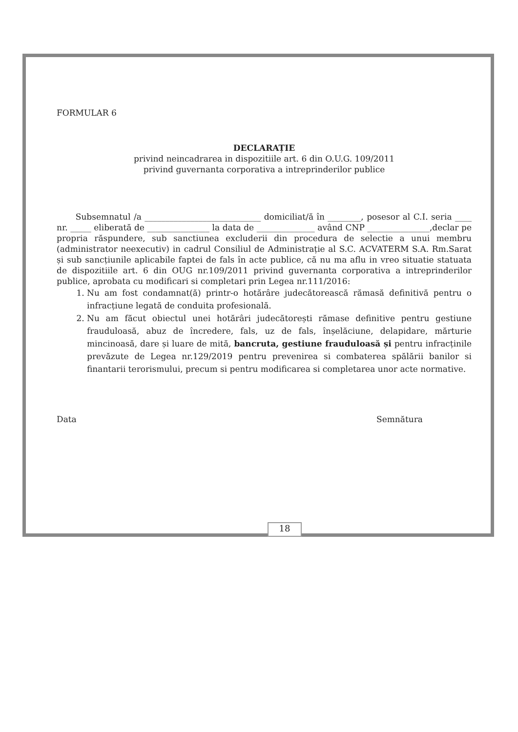FORMULAR 6
DECLARAȚIE
privind neincadrarea in dispozitiile art. 6 din O.U.G. 109/2011
privind guvernanta corporativa a intreprinderilor publice
Subsemnatul /a ____________________________ domiciliat/ă în ________, posesor al C.I. seria ____ nr. _____ eliberată de _______________ la data de ______________ având CNP _______________,declar pe propria răspundere, sub sanctiunea excluderii din procedura de selectie a unui membru (administrator neexecutiv) in cadrul Consiliul de Administrație al S.C. ACVATERM S.A. Rm.Sarat și sub sancțiunile aplicabile faptei de fals în acte publice, că nu ma aflu in vreo situatie statuata de dispozitiile art. 6 din OUG nr.109/2011 privind guvernanta corporativa a intreprinderilor publice, aprobata cu modificari si completari prin Legea nr.111/2016:
1. Nu am fost condamnat(ă) printr-o hotărâre judecătorească rămasă definitivă pentru o infracțiune legată de conduita profesională.
2. Nu am făcut obiectul unei hotărâri judecătorești rămase definitive pentru gestiune frauduloasă, abuz de încredere, fals, uz de fals, înșelăciune, delapidare, mărturie mincinoasă, dare și luare de mită, bancruta, gestiune frauduloasă și pentru infracținile prevăzute de Legea nr.129/2019 pentru prevenirea si combaterea spălării banilor si finantarii terorismului, precum si pentru modificarea si completarea unor acte normative.
Data Semnătura
18